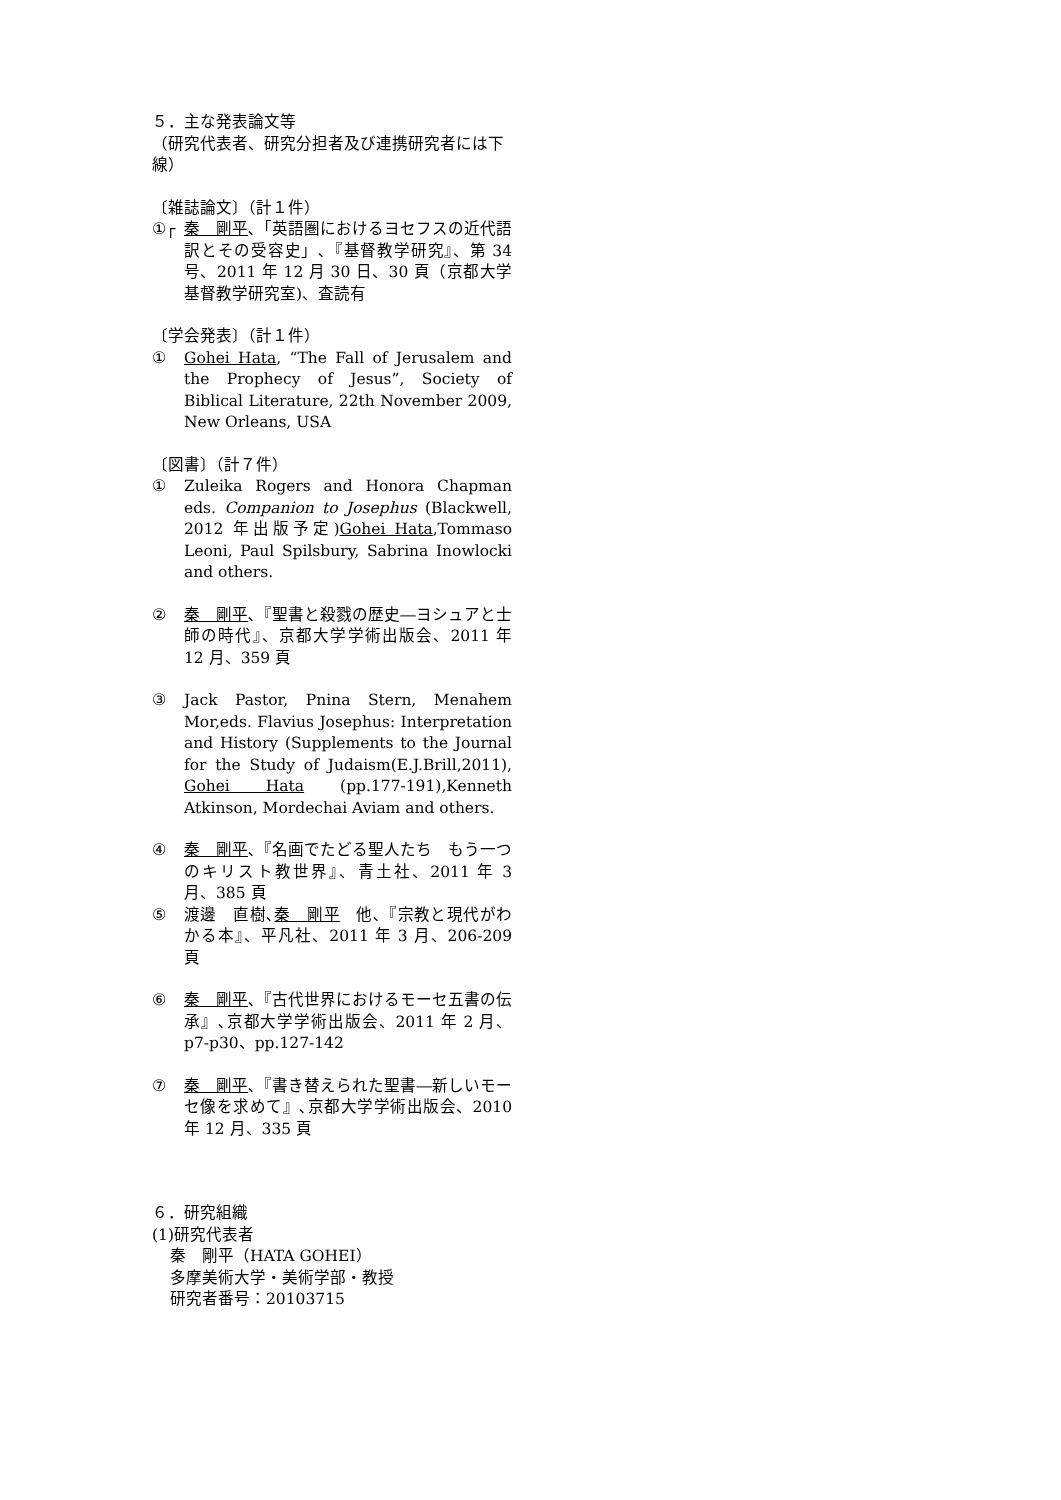５．主な発表論文等
（研究代表者、研究分担者及び連携研究者には下線）
〔雑誌論文〕（計１件）
①┌ 秦　剛平､「英語圏におけるヨセフスの近代語訳とその受容史」､『基督教学研究』、第 34 号、2011 年 12 月 30 日、30 頁（京都大学基督教学研究室)、査読有
〔学会発表〕（計１件）
① Gohei Hata, “The Fall of Jerusalem and the Prophecy of Jesus”, Society of Biblical Literature, 22th November 2009, New Orleans, USA
〔図書〕（計７件）
① Zuleika Rogers and Honora Chapman eds. Companion to Josephus (Blackwell, 2012 年出版予定)Gohei Hata,Tommaso Leoni, Paul Spilsbury, Sabrina Inowlocki and others.
② 秦　剛平､『聖書と殺戮の歴史―ヨシュアと士師の時代』、京都大学学術出版会、2011 年 12 月、359 頁
③ Jack Pastor, Pnina Stern, Menahem Mor,eds. Flavius Josephus: Interpretation and History (Supplements to the Journal for the Study of Judaism(E.J.Brill,2011), Gohei Hata (pp.177-191),Kenneth Atkinson, Mordechai Aviam and others.
④ 秦　剛平､『名画でたどる聖人たち　もう一つのキリスト教世界』、青土社、2011 年 3 月、385 頁
⑤ 渡邊　直樹､秦　剛平　他､『宗教と現代がわかる本』、平凡社、2011 年 3 月、206-209 頁
⑥ 秦　剛平､『古代世界におけるモーセ五書の伝承』､京都大学学術出版会、2011 年 2 月、p7-p30、pp.127-142
⑦ 秦　剛平､『書き替えられた聖書―新しいモーセ像を求めて』､京都大学学術出版会、2010 年 12 月、335 頁
６．研究組織
(1)研究代表者
秦　剛平（HATA GOHEI）
多摩美術大学・美術学部・教授
研究者番号：20103715